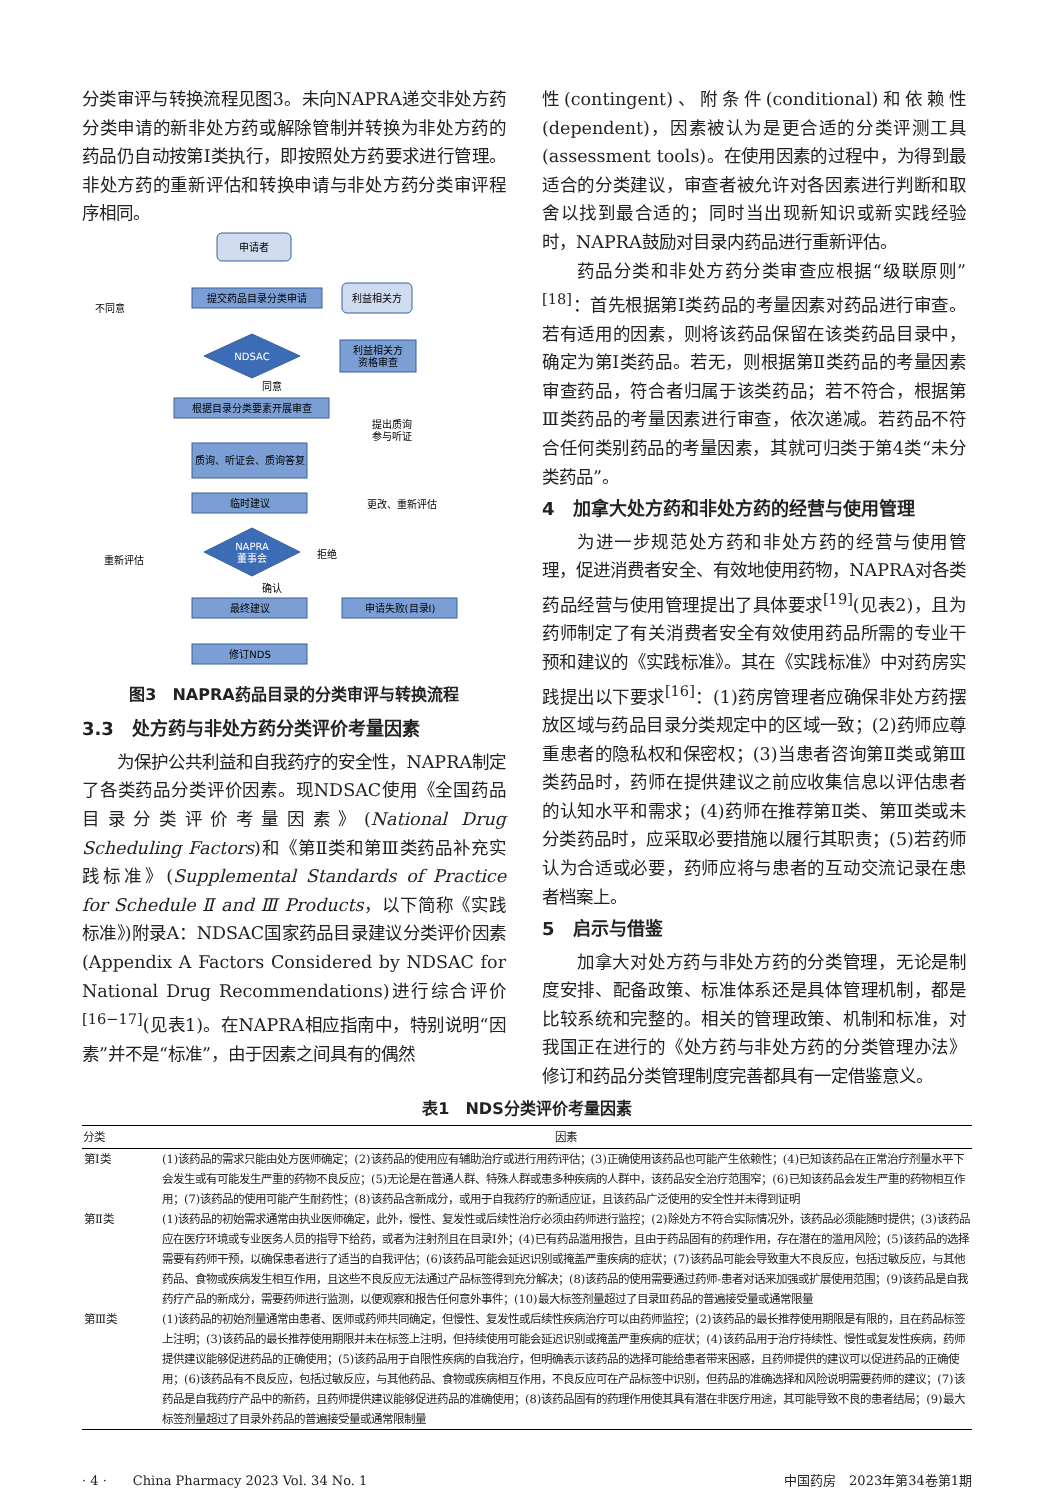分类审评与转换流程见图3。未向NAPRA递交非处方药分类申请的新非处方药或解除管制并转换为非处方药的药品仍自动按第Ⅰ类执行，即按照处方药要求进行管理。非处方药的重新评估和转换申请与非处方药分类审评程序相同。
申请者
提交药品目录分类申请
利益相关方
利益相关方
资格审查
NDSAC
根据目录分类要素开展审查
质询、听证会、质询答复
临时建议
NAPRA
董事会
最终建议
申请失败(目录Ⅰ)
修订NDS
不同意
同意
提出质询
参与听证
更改、重新评估
重新评估
拒绝
确认
图3　NAPRA药品目录的分类审评与转换流程
3.3　处方药与非处方药分类评价考量因素
为保护公共利益和自我药疗的安全性，NAPRA制定了各类药品分类评价因素。现NDSAC使用《全国药品目录分类评价考量因素》(National Drug Scheduling Factors)和《第Ⅱ类和第Ⅲ类药品补充实践标准》(Supplemental Standards of Practice for Schedule Ⅱ and Ⅲ Products，以下简称《实践标准》)附录A：NDSAC国家药品目录建议分类评价因素(Appendix A Factors Considered by NDSAC for National Drug Recommendations)进行综合评价<sup>[16−17]</sup>(见表1)。在NAPRA相应指南中，特别说明“因素”并不是“标准”，由于因素之间具有的偶然
性(contingent)、附条件(conditional)和依赖性(dependent)，因素被认为是更合适的分类评测工具(assessment tools)。在使用因素的过程中，为得到最适合的分类建议，审查者被允许对各因素进行判断和取舍以找到最合适的；同时当出现新知识或新实践经验时，NAPRA鼓励对目录内药品进行重新评估。
药品分类和非处方药分类审查应根据“级联原则”<sup>[18]</sup>：首先根据第Ⅰ类药品的考量因素对药品进行审查。若有适用的因素，则将该药品保留在该类药品目录中，确定为第Ⅰ类药品。若无，则根据第Ⅱ类药品的考量因素审查药品，符合者归属于该类药品；若不符合，根据第Ⅲ类药品的考量因素进行审查，依次递减。若药品不符合任何类别药品的考量因素，其就可归类于第4类“未分类药品”。
4　加拿大处方药和非处方药的经营与使用管理
为进一步规范处方药和非处方药的经营与使用管理，促进消费者安全、有效地使用药物，NAPRA对各类药品经营与使用管理提出了具体要求<sup>[19]</sup>(见表2)，且为药师制定了有关消费者安全有效使用药品所需的专业干预和建议的《实践标准》。其在《实践标准》中对药房实践提出以下要求<sup>[16]</sup>：(1)药房管理者应确保非处方药摆放区域与药品目录分类规定中的区域一致；(2)药师应尊重患者的隐私权和保密权；(3)当患者咨询第Ⅱ类或第Ⅲ类药品时，药师在提供建议之前应收集信息以评估患者的认知水平和需求；(4)药师在推荐第Ⅱ类、第Ⅲ类或未分类药品时，应采取必要措施以履行其职责；(5)若药师认为合适或必要，药师应将与患者的互动交流记录在患者档案上。
5　启示与借鉴
加拿大对处方药与非处方药的分类管理，无论是制度安排、配备政策、标准体系还是具体管理机制，都是比较系统和完整的。相关的管理政策、机制和标准，对我国正在进行的《处方药与非处方药的分类管理办法》修订和药品分类管理制度完善都具有一定借鉴意义。
表1　NDS分类评价考量因素
| 分类 | 因素 |
| --- | --- |
| 第Ⅰ类 | (1)该药品的需求只能由处方医师确定；(2)该药品的使用应有辅助治疗或进行用药评估；(3)正确使用该药品也可能产生依赖性；(4)已知该药品在正常治疗剂量水平下会发生或有可能发生严重的药物不良反应；(5)无论是在普通人群、特殊人群或患多种疾病的人群中，该药品安全治疗范围窄；(6)已知该药品会发生严重的药物相互作用；(7)该药品的使用可能产生耐药性；(8)该药品含新成分，或用于自我药疗的新适应证，且该药品广泛使用的安全性并未得到证明 |
| 第Ⅱ类 | (1)该药品的初始需求通常由执业医师确定，此外，慢性、复发性或后续性治疗必须由药师进行监控；(2)除处方不符合实际情况外，该药品必须能随时提供；(3)该药品应在医疗环境或专业医务人员的指导下给药，或者为注射剂且在目录Ⅰ外；(4)已有药品滥用报告，且由于药品固有的药理作用，存在潜在的滥用风险；(5)该药品的选择需要有药师干预，以确保患者进行了适当的自我评估；(6)该药品可能会延迟识别或掩盖严重疾病的症状；(7)该药品可能会导致重大不良反应，包括过敏反应，与其他药品、食物或疾病发生相互作用，且这些不良反应无法通过产品标签得到充分解决；(8)该药品的使用需要通过药师-患者对话来加强或扩展使用范围；(9)该药品是自我药疗产品的新成分，需要药师进行监测，以便观察和报告任何意外事件；(10)最大标签剂量超过了目录Ⅲ药品的普遍接受量或通常限量 |
| 第Ⅲ类 | (1)该药品的初始剂量通常由患者、医师或药师共同确定，但慢性、复发性或后续性疾病治疗可以由药师监控；(2)该药品的最长推荐使用期限是有限的，且在药品标签上注明；(3)该药品的最长推荐使用期限并未在标签上注明，但持续使用可能会延迟识别或掩盖严重疾病的症状；(4)该药品用于治疗持续性、慢性或复发性疾病，药师提供建议能够促进药品的正确使用；(5)该药品用于自限性疾病的自我治疗，但明确表示该药品的选择可能给患者带来困惑，且药师提供的建议可以促进药品的正确使用；(6)该药品有不良反应，包括过敏反应，与其他药品、食物或疾病相互作用，不良反应可在产品标签中识别，但药品的准确选择和风险说明需要药师的建议；(7)该药品是自我药疗产品中的新药，且药师提供建议能够促进药品的准确使用；(8)该药品固有的药理作用使其具有潜在非医疗用途，其可能导致不良的患者结局；(9)最大标签剂量超过了目录外药品的普遍接受量或通常限制量 |
· 4 ·　　China Pharmacy 2023 Vol. 34 No. 1 中国药房　2023年第34卷第1期